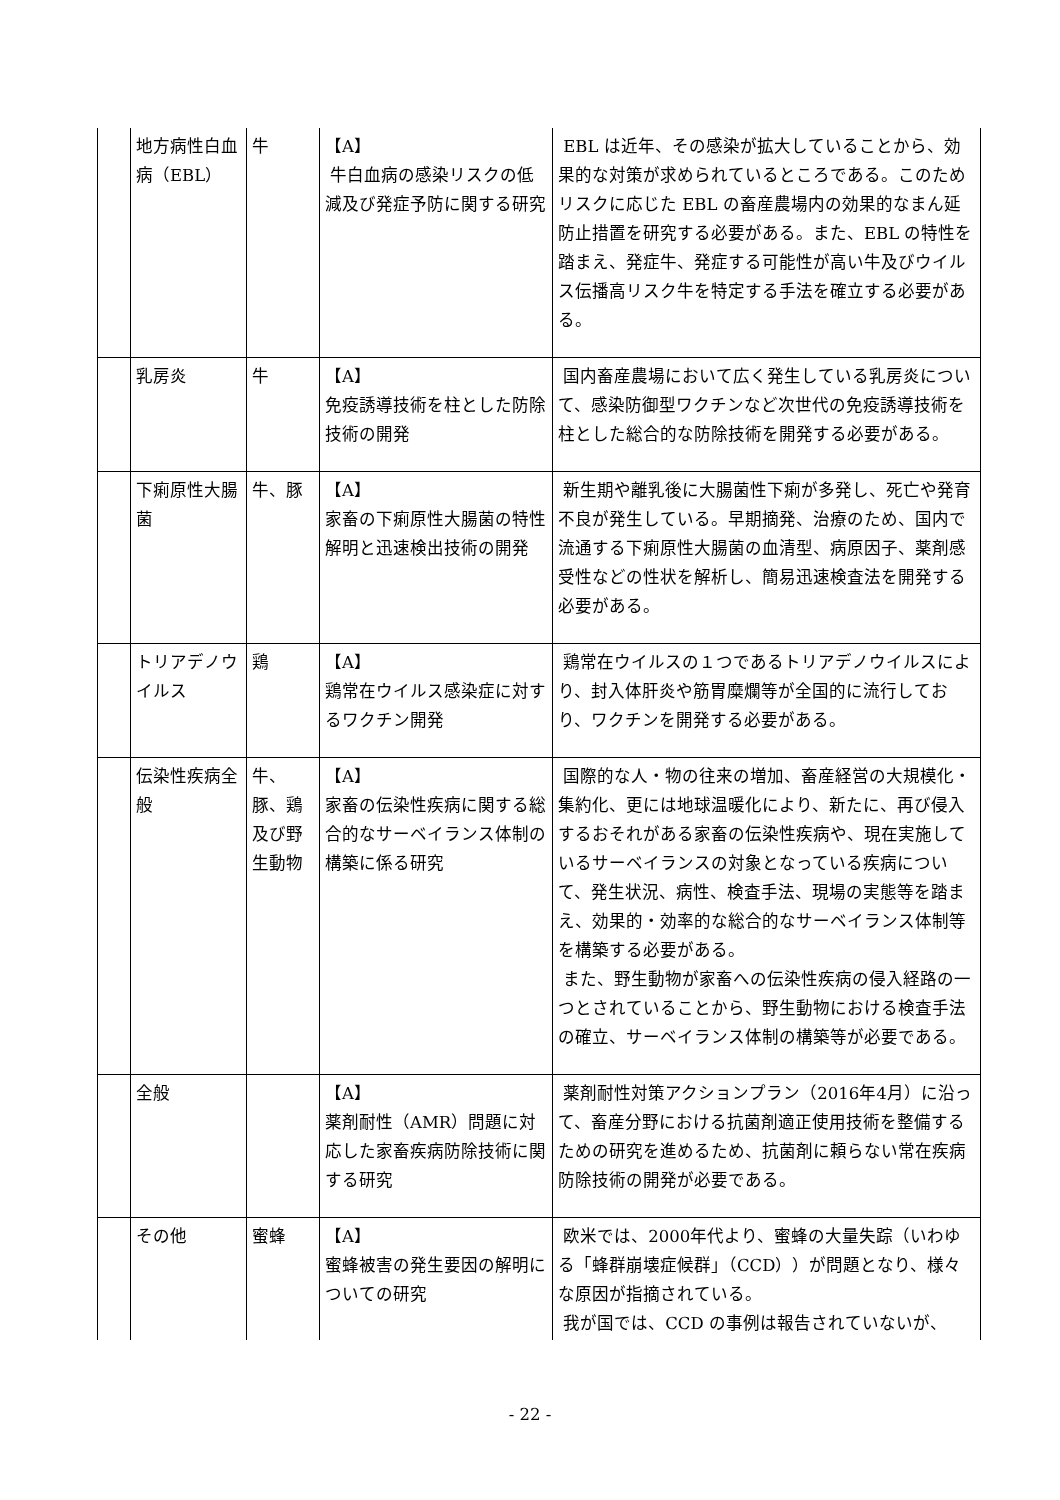| | 地方病性白血病（EBL） | 牛 | 【A】 牛白血病の感染リスクの低減及び発症予防に関する研究 | EBL は近年、その感染が拡大していることから、効果的な対策が求められているところである。このためリスクに応じた EBL の畜産農場内の効果的なまん延防止措置を研究する必要がある。また、EBL の特性を踏まえ、発症牛、発症する可能性が高い牛及びウイルス伝播高リスク牛を特定する手法を確立する必要がある。 |
| | 乳房炎 | 牛 | 【A】 免疫誘導技術を柱とした防除技術の開発 | 国内畜産農場において広く発生している乳房炎について、感染防御型ワクチンなど次世代の免疫誘導技術を柱とした総合的な防除技術を開発する必要がある。 |
| | 下痢原性大腸菌 | 牛、豚 | 【A】 家畜の下痢原性大腸菌の特性解明と迅速検出技術の開発 | 新生期や離乳後に大腸菌性下痢が多発し、死亡や発育不良が発生している。早期摘発、治療のため、国内で流通する下痢原性大腸菌の血清型、病原因子、薬剤感受性などの性状を解析し、簡易迅速検査法を開発する必要がある。 |
| | トリアデノウイルス | 鶏 | 【A】 鶏常在ウイルス感染症に対するワクチン開発 | 鶏常在ウイルスの１つであるトリアデノウイルスにより、封入体肝炎や筋胃糜爛等が全国的に流行しており、ワクチンを開発する必要がある。 |
| | 伝染性疾病全般 | 牛、豚、鶏及び野生動物 | 【A】 家畜の伝染性疾病に関する総合的なサーベイランス体制の構築に係る研究 | 国際的な人・物の往来の増加、畜産経営の大規模化・集約化、更には地球温暖化により、新たに、再び侵入するおそれがある家畜の伝染性疾病や、現在実施しているサーベイランスの対象となっている疾病について、発生状況、病性、検査手法、現場の実態等を踏まえ、効果的・効率的な総合的なサーベイランス体制等を構築する必要がある。 また、野生動物が家畜への伝染性疾病の侵入経路の一つとされていることから、野生動物における検査手法の確立、サーベイランス体制の構築等が必要である。 |
| | 全般 | | 【A】 薬剤耐性（AMR）問題に対応した家畜疾病防除技術に関する研究 | 薬剤耐性対策アクションプラン（2016年4月）に沿って、畜産分野における抗菌剤適正使用技術を整備するための研究を進めるため、抗菌剤に頼らない常在疾病防除技術の開発が必要である。 |
| | その他 | 蜜蜂 | 【A】 蜜蜂被害の発生要因の解明についての研究 | 欧米では、2000年代より、蜜蜂の大量失踪（いわゆる「蜂群崩壊症候群」（CCD））が問題となり、様々な原因が指摘されている。 我が国では、CCD の事例は報告されていないが、 |
- 22 -